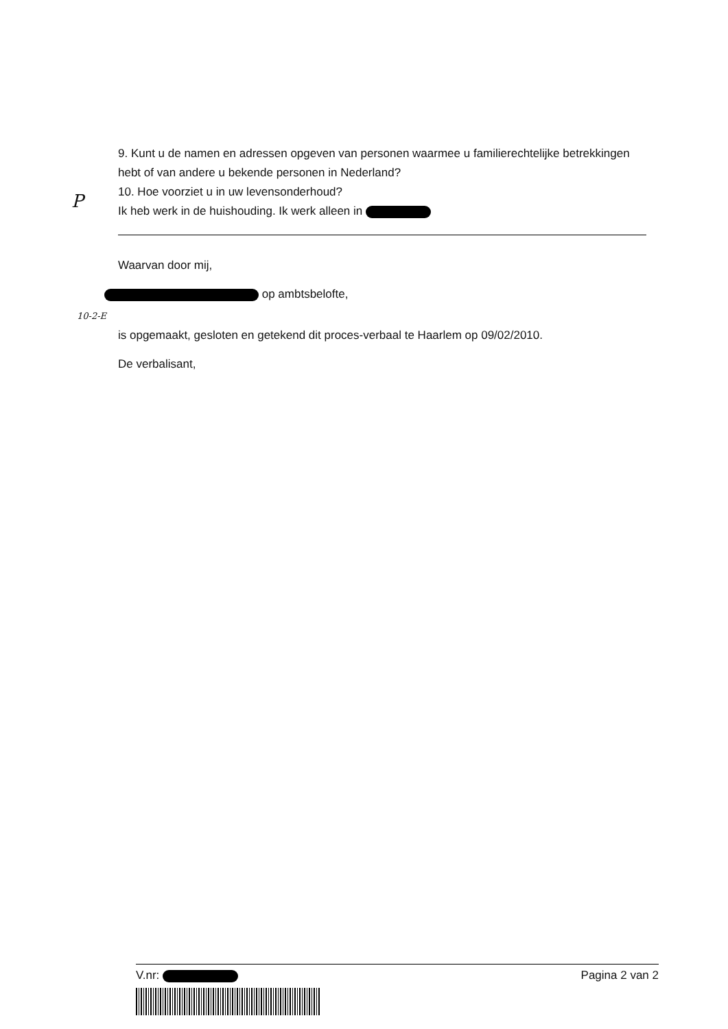P
9. Kunt u de namen en adressen opgeven van personen waarmee u familierechtelijke betrekkingen hebt of van andere u bekende personen in Nederland?
10. Hoe voorziet u in uw levensonderhoud?
Ik heb werk in de huishouding. Ik werk alleen in
Waarvan door mij,
op ambtsbelofte,
10-2-E
is opgemaakt, gesloten en getekend dit proces-verbaal te Haarlem op 09/02/2010.
De verbalisant,
V.nr: Pagina 2 van 2